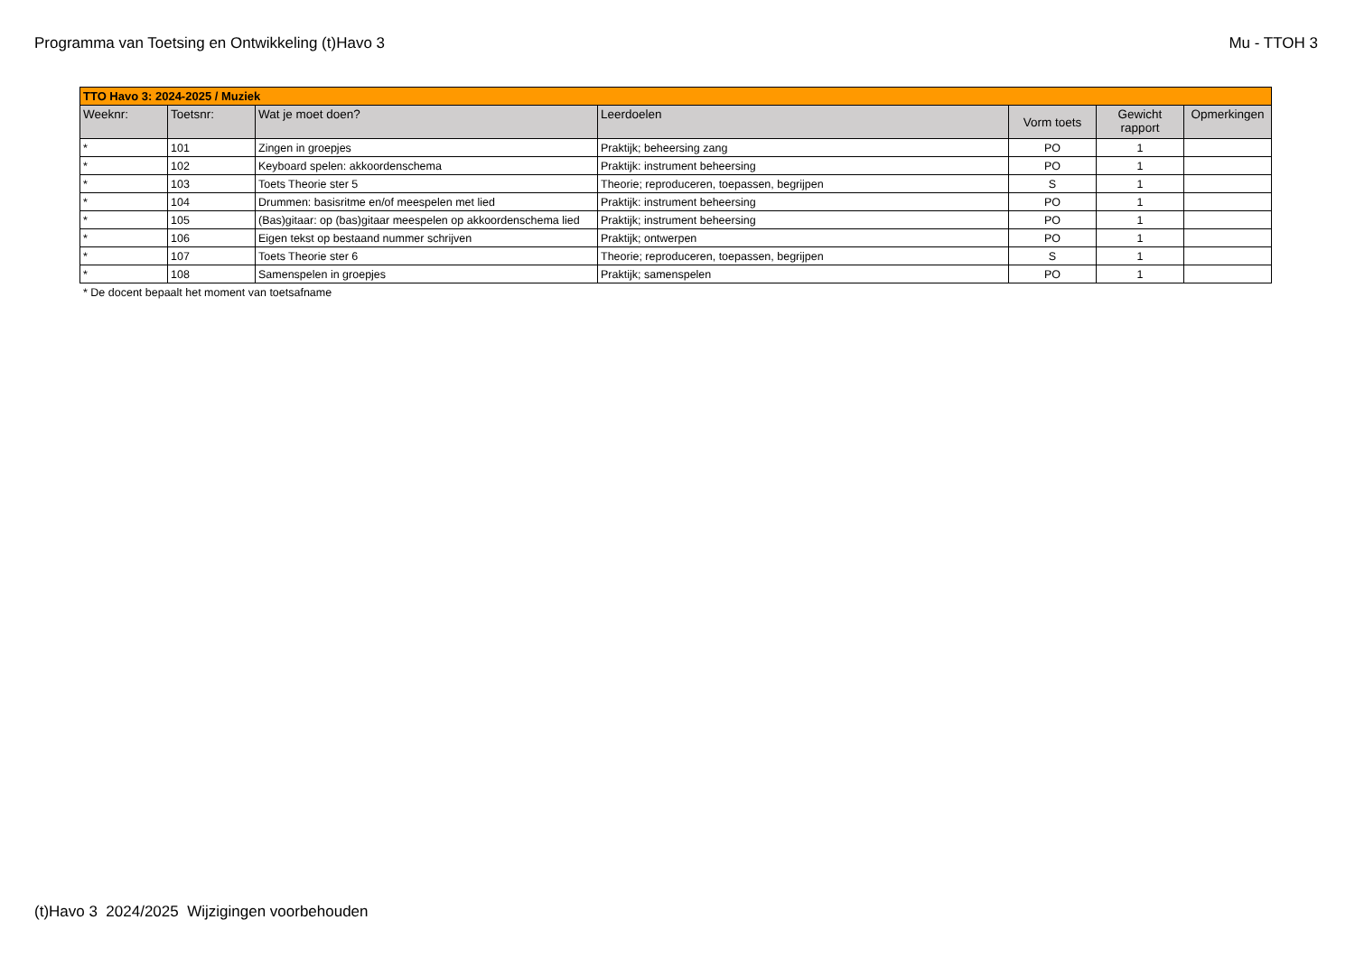Programma van Toetsing en Ontwikkeling (t)Havo 3 Mu - TTOH 3
| TTO Havo 3: 2024-2025 / Muziek | | | | | | |
| --- | --- | --- | --- | --- | --- | --- |
| Weeknr: | Toetsnr: | Wat je moet doen? | Leerdoelen | Vorm toets | Gewicht rapport | Opmerkingen |
| * | 101 | Zingen in groepjes | Praktijk; beheersing zang | PO | 1 | |
| * | 102 | Keyboard spelen: akkoordenschema | Praktijk: instrument beheersing | PO | 1 | |
| * | 103 | Toets Theorie ster 5 | Theorie; reproduceren, toepassen, begrijpen | S | 1 | |
| * | 104 | Drummen: basisritme en/of meespelen met lied | Praktijk: instrument beheersing | PO | 1 | |
| * | 105 | (Bas)gitaar: op (bas)gitaar meespelen op akkoordenschema lied | Praktijk; instrument beheersing | PO | 1 | |
| * | 106 | Eigen tekst op bestaand nummer schrijven | Praktijk; ontwerpen | PO | 1 | |
| * | 107 | Toets Theorie ster 6 | Theorie; reproduceren, toepassen, begrijpen | S | 1 | |
| * | 108 | Samenspelen in groepjes | Praktijk; samenspelen | PO | 1 | |
* De docent bepaalt het moment van toetsafname
(t)Havo 3 2024/2025 Wijzigingen voorbehouden